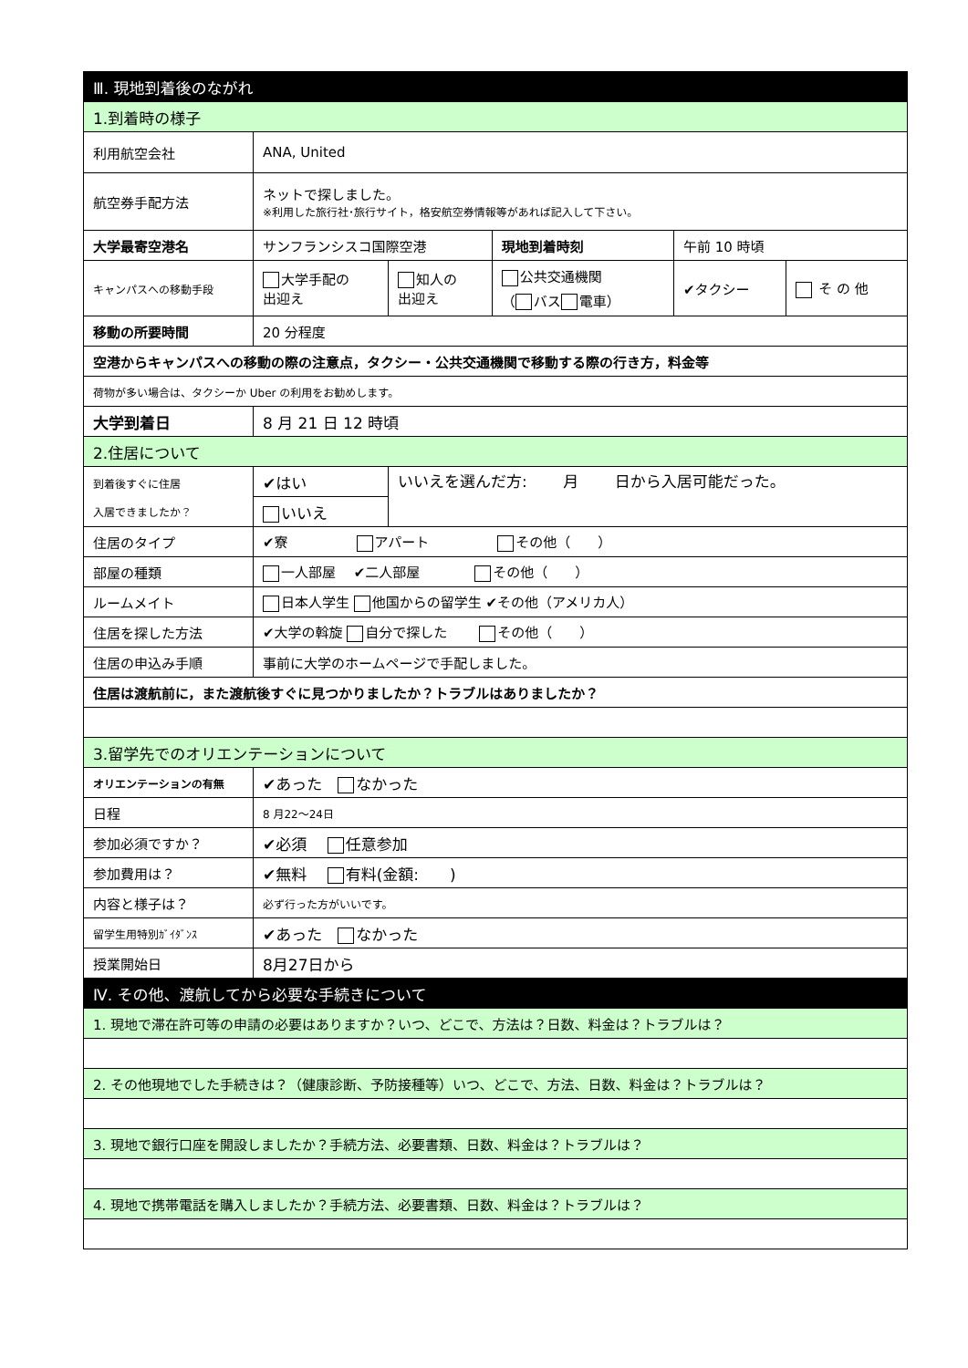| Ⅲ. 現地到着後のながれ | | | | | |
| 1.到着時の様子 | | | | | |
| 利用航空会社 | ANA, United | | | | |
| 航空券手配方法 | ネットで探しました。 ※利用した旅行社･旅行サイト，格安航空券情報等があれば記入して下さい。 | | | | |
| 大学最寄空港名 | サンフランシスコ国際空港 | | 現地到着時刻 | 午前 10 時頃 | |
| キャンパスへの移動手段 | 大学手配の 出迎え | 知人の 出迎え | 公共交通機関 （ バス 電車） | ✔タクシー | そ の 他 |
| 移動の所要時間 | 20 分程度 | | | | |
| 空港からキャンパスへの移動の際の注意点，タクシー・公共交通機関で移動する際の行き方，料金等 | | | | | |
| 荷物が多い場合は、タクシーか Uber の利用をお勧めします。 | | | | | |
| 大学到着日 | 8 月 21 日 12 時頃 | | | | |
| 2.住居について | | | | | |
| 到着後すぐに住居 入居できましたか？ | ✔はい | いいえを選んだ方: 月 日から入居可能だった。 | | | |
| | いいえ | | | | |
| 住居のタイプ | ✔寮 アパート その他（ ） | | | | |
| 部屋の種類 | 一人部屋 ✔二人部屋 その他（ ） | | | | |
| ルームメイト | 日本人学生 他国からの留学生 ✔その他（アメリカ人） | | | | |
| 住居を探した方法 | ✔大学の斡旋 自分で探した その他（ ） | | | | |
| 住居の申込み手順 | 事前に大学のホームページで手配しました。 | | | | |
| 住居は渡航前に，また渡航後すぐに見つかりましたか？トラブルはありましたか？ | | | | | |
| 3.留学先でのオリエンテーションについて | | | | | |
| オリエンテーションの有無 | ✔あった なかった | | | | |
| 日程 | 8 月22～24日 | | | | |
| 参加必須ですか？ | ✔必須 任意参加 | | | | |
| 参加費用は？ | ✔無料 有料(金額: ) | | | | |
| 内容と様子は？ | 必ず行った方がいいです。 | | | | |
| 留学生用特別ｶﾞｲﾀﾞﾝｽ | ✔あった なかった | | | | |
| 授業開始日 | 8月27日から | | | | |
| Ⅳ. その他、渡航してから必要な手続きについて | | | | | |
| 1. 現地で滞在許可等の申請の必要はありますか？いつ、どこで、方法は？日数、料金は？トラブルは？ | | | | | |
| 2. その他現地でした手続きは？（健康診断、予防接種等）いつ、どこで、方法、日数、料金は？トラブルは？ | | | | | |
| 3. 現地で銀行口座を開設しましたか？手続方法、必要書類、日数、料金は？トラブルは？ | | | | | |
| 4. 現地で携帯電話を購入しましたか？手続方法、必要書類、日数、料金は？トラブルは？ | | | | | |